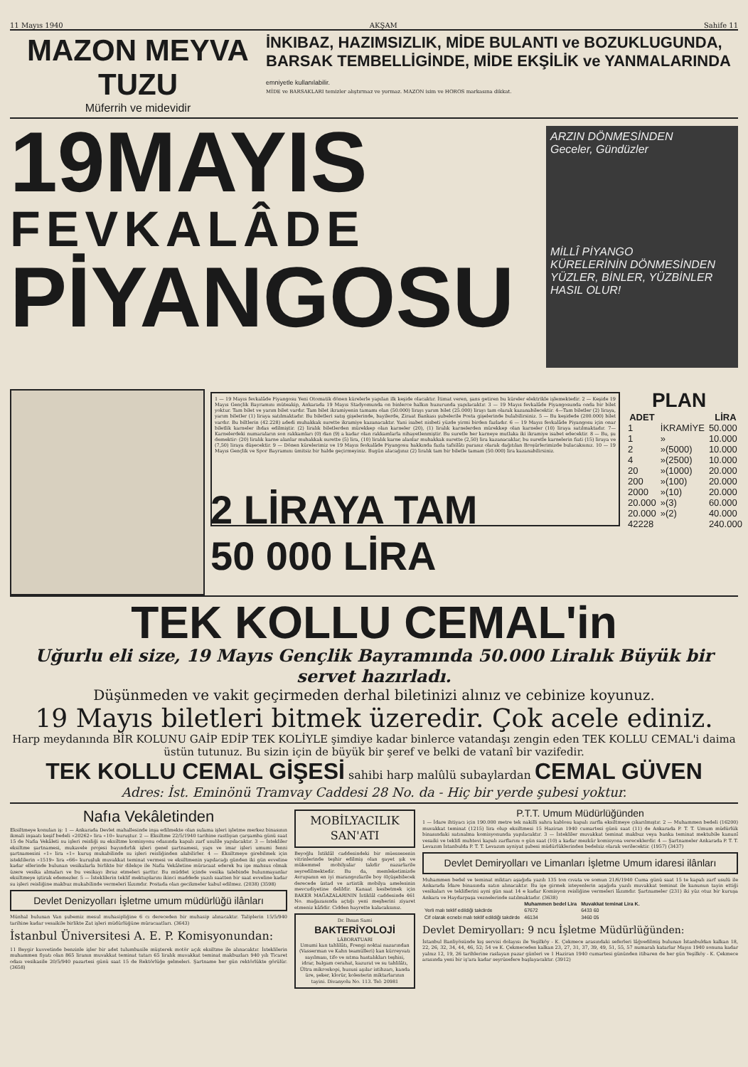11 Mayıs 1940 AKŞAM Sahife 11
MAZON MEYVA TUZU
Müferrih ve midevidir
İNKIBAZ, HAZIMSIZLIK, MİDE BULANTI ve BOZUKLUGUNDA, BARSAK TEMBELLİGİNDE, MİDE EKŞİLİK ve YANMALARINDA emniyetle kullanılabilir.
MİDE ve BARSAKLARI temizler alıştırmaz ve yormaz. MAZON isim ve HOROS markasına dikkat.
19MAYIS
FEVKALÂDE
PİYANGOSU
ARZIN DÖNMESİNDEN
Geceler, Gündüzler
MİLLÎ PİYANGO
KÜRELERİNİN DÖNMESİNDEN
YÜZLER, BİNLER, YÜZBİNLER
HASIL OLUR!
1 — 19 Mayıs fevkalâde Piyangosu Yeni Otomatik dönen kürelerle yapılan ilk keşide olacaktır. İtimat veren, şans getiren bu küreler elektrikle işlemektedir. 2 — Keşide 19 Mayıs Gençlik Bayramını müteakip, Ankarada 19 Mayıs Stadyomunda on binlerce halkın huzurunda yapılacaktır. 3 — 19 Mayıs fevkalâde Piyangosunda onda bir bilet yoktur. Tam bilet ve yarım bilet vardır. Tam bilet ikramiyenin tamamı olan (50.000) lirayı yarım bilet (25.000) lirayı tam olarak kazanabilecektir. 4—Tam biletler (2) liraya, yarım biletler (1) liraya satılmaktadır. Bu biletleri satış gişelerinde, bayilerde, Ziraat Bankası şubelerile Posta gişelerinde bulabilirsiniz. 5 — Bu keşidede (200.000) bilet vardır. Bu biltlerin (42.228) adedi muhakkak surette ikramiye kazanacaktır. Yani isabet nisbeti yüzde yirmi birden fazladır. 6 — 19 Mayıs fevkalâde Piyangosu için onar biletlik karneler ihdas edilmiştir. (2) liralık biletlerden mürekkep olan karneler (20), (1) liralık karnelerden mürekkep olan karneler (10) liraya satılmaktadır. 7— Karnelerdeki numaraların son rakkamları (0) dan (9) a kadar olan rakkamlarla nihayetlenmiştir. Bu suretle her karneye mutlaka iki ikramiye isabet edecektir. 8 — Bu, şu demektir: (20) liralık karne alanlar muhakkak surette (5) lira, (10) liralık karne alanlar muhakkak surette (2,50) lira kazanacaklar, bu suretle karnelerin fiati (15) liraya ve (7,50) liraya düşecektir. 9 — Dönen kürelerimiz ve 19 Mayıs fevkalâde Piyangosu hakkında fazla tafsilâtı parasız olarak dağıtılan Broşürlerimizde bulacaksınız. 10 — 19 Mayıs Gençlik ve Spor Bayramını ümitsiz bir halde geçirmeyiniz. Bugün alacağınız (2) liralık tam bir biletle tamam (50.000) lira kazanabilirsiniz.
PLAN
| ADET | | LİRA |
| --- | --- | --- |
| 1 | İKRAMİYE | 50.000 |
| 1 | » | 10.000 |
| 2 | »(5000) | 10.000 |
| 4 | »(2500) | 10.000 |
| 20 | »(1000) | 20.000 |
| 200 | »(100) | 20.000 |
| 2000 | »(10) | 20.000 |
| 20.000 | »(3) | 60.000 |
| 20.000 | »(2) | 40.000 |
| 42228 | | 240.000 |
2 LİRAYA TAM
50 000 LİRA
TEK KOLLU CEMAL'in
Uğurlu eli size, 19 Mayıs Gençlik Bayramında 50.000 Liralık Büyük bir servet hazırladı.
Düşünmeden ve vakit geçirmeden derhal biletinizi alınız ve cebinize koyunuz.
19 Mayıs biletleri bitmek üzeredir. Çok acele ediniz.
Harp meydanında BİR KOLUNU GAİP EDİP TEK KOLİYLE şimdiye kadar binlerce vatandaşı zengin eden TEK KOLLU CEMAL'i daima üstün tutunuz. Bu sizin için de büyük bir şeref ve belki de vatanî bir vazifedir.
TEK KOLLU CEMAL GİŞESİ sahibi harp malûlü subaylardan CEMAL GÜVEN
Adres: İst. Eminönü Tramvay Caddesi 28 No. da - Hiç bir yerde şubesi yoktur.
Nafıa Vekâletinden
Eksiltmeye konulan iş: 1 — Ankarada Devlet mahallesinde inşa edilmekte olan sulama işleri işletme merkez binasının ikmali inşaatı keşif bedeli «20262» lira «10» kuruştur. 2 — Eksiltme 22/5/1940 tarihine rastlıyan çarşamba günü saat 15 de Nafia Vekâleti su işleri reisliği su eksiltme komisyonu odasında kapalı zarf usulile yapılacaktır. 3 — İstekliler eksiltme şartnamesi, mukavele projesi bayındırlık işleri genel şartnamesi, yapı ve imar işleri umumi fenni şartnamesini «1» lira «1» kuruş mukabilinde su işleri reisliğinden alabilirler. 4 — Eksiltmeye girebilmek için isteklilerin «1519» lira «66» kuruşluk muvakkat teminat vermesi ve eksiltmenin yapılacağı günden iki gün evveline kadar ellerinde bulunan vesikalarla birlikte bir dilekçe ile Nafia Vekâletine müracaat ederek bu işe mahsus olmak üzere vesika almaları ve bu vesikayı ibraz etmeleri şarttır. Bu müddet içinde vesika talebinde bulunmayanlar eksiltmeye iştirak edemezler. 5 — İsteklilerin teklif mektuplarını ikinci maddede yazılı saatten bir saat evveline kadar su işleri reisliğine makbuz mukabilinde vermeleri lâzımdır. Postada olan gecikmeler kabul edilmez. (2038) (3598)
Devlet Denizyolları İşletme umum müdürlüğü ilânları
Münhal bulunan Van şubemiz mesul muhasipliğine 6 cı dereceden bir muhasip alınacaktır. Taliplerin 15/5/940 tarihine kadar vesaikile birlikte Zat işleri müdürlüğüne müracaatları. (3643)
İstanbul Üniversitesi A. E. P. Komisyonundan:
11 Beygir kuvvetinde benzinle işler bir adet tulumbasile müşterek motör açık eksiltme ile alınacaktır. İsteklilerin muhammen fiyatı olan 865 liranın muvakkat teminat tutarı 65 liralık muvakkat teminat makbuzları 940 yılı Ticaret odası vesikasile 20/5/940 pazartesi günü saat 15 de Rektörlüğe gelmeleri. Şartname her gün rektörlükte görülür. (3658)
MOBİLYACILIK SAN'ATI
Beyoğlu İstiklâl caddesindeki bir müessesenin vitrinlerinde teşhir edilmiş olan gayet şık ve mükemmel mobilyalar takdir nazarlarile seyredilmektedir. Bu da, memleketimizde Avrupanın en iyi marangozlarile boy ölçüşebilecek derecede üstad ve artistik mobilya amelesinin mevcudiyetine delildir. Kanaat kesbetmek için BAKER MAĞAZALARININ İstiklâl caddesinde 461 No. mağazasında açtığı yeni meşherini ziyaret etmeniz kâfidir. Cidden hayrette kalacaksınız.
Dr. İhsan Sami
BAKTERİYOLOJİ
LÂBORATUARI
Umumi kan tahlilâtı, Frengi noktai nazarından (Vasserman ve Kahn teamülleri) kan kürreyvatı sayılması, tifo ve sıtma hastalıkları teşhisi, idrar, balgam cerahat, kazurat ve su tahlilâtı, Ültra mikroskopi, hususi aşılar istihzarı, kanda üre, şeker, klorür, kolesterin miktarlarının tayini. Divanyolu No. 113. Tel: 20981
P.T.T. Umum Müdürlüğünden
1 — İdare ihtiyacı için 190.000 metre tek nakilli sahra kablosu kapalı zarfla eksiltmeye çıkarılmıştır. 2 — Muhammen bedeli (16200) muvakkat teminat (1215) lira olup eksiltmesi 15 Haziran 1940 cumartesi günü saat (11) de Ankarada P. T. T. Umum müdürlük binasındaki satınalma komisyonunda yapılacaktır. 3 — İstekliler muvakkat teminat makbuz veya banka teminat mektubile kanunî vesaiki ve teklifi muhtevi kapalı zarflarını o gün saat (10) a kadar mezkûr komisyona vereceklerdir. 4 — Şartnameler Ankarada P. T. T. Levazım İstanbulda P. T. T. Levazım ayniyat şubesi müdürlüklerinden bedelsiz olarak verilecektir. (1957) (3437)
Devlet Demiryolları ve Limanları İşletme Umum idaresi ilânları
Muhammen bedel ve teminat miktarı aşağıda yazılı 135 ton cıvata ve somun 21/6/1940 Cuma günü saat 15 te kapalı zarf usulü ile Ankarada İdare binasında satın alınacaktır. Bu işe girmek isteyenlerin aşağıda yazılı muvakkat teminat ile kanunun tayin ettiği vesikaları ve tekliflerini ayni gün saat 14 e kadar Komisyon reisliğine vermeleri lâzımdır. Şartnameler (231) iki yüz otuz bir kuruşa Ankara ve Haydarpaşa veznelerinde satılmaktadır. (3638)
| | Muhammen bedel Lira | Muvakkat teminat Lira K. |
| --- | --- | --- |
| Yerli malı teklif edildiği takdirde | 67672 | 6433 60 |
| Cif olarak ecnebi malı teklif edildiği takdirde | 46134 | 3460 05 |
Devlet Demiryolları: 9 ncu İşletme Müdürlüğünden:
İstanbul Banliyösünde kış servisi dolayısı ile Yeşilköy - K. Çekmece arasındaki seferleri lâğvedilmiş bulunan İstanbuldan kalkan 18, 22, 26, 32, 34, 44, 46, 52; 54 ve K. Çekmeceden kalkan 23, 27, 31, 37, 39, 49, 51, 55, 57 numaralı katarlar Mayıs 1940 sonuna kadar yalnız 12, 19, 26 tarihlerine raslayan pazar günleri ve 1 Haziran 1940 cumartesi gününden itibaren de her gün Yeşilköy - K. Çekmece arasında yeni bir iş'ara kadar seyrüsefere başlayacaktır. (3912)